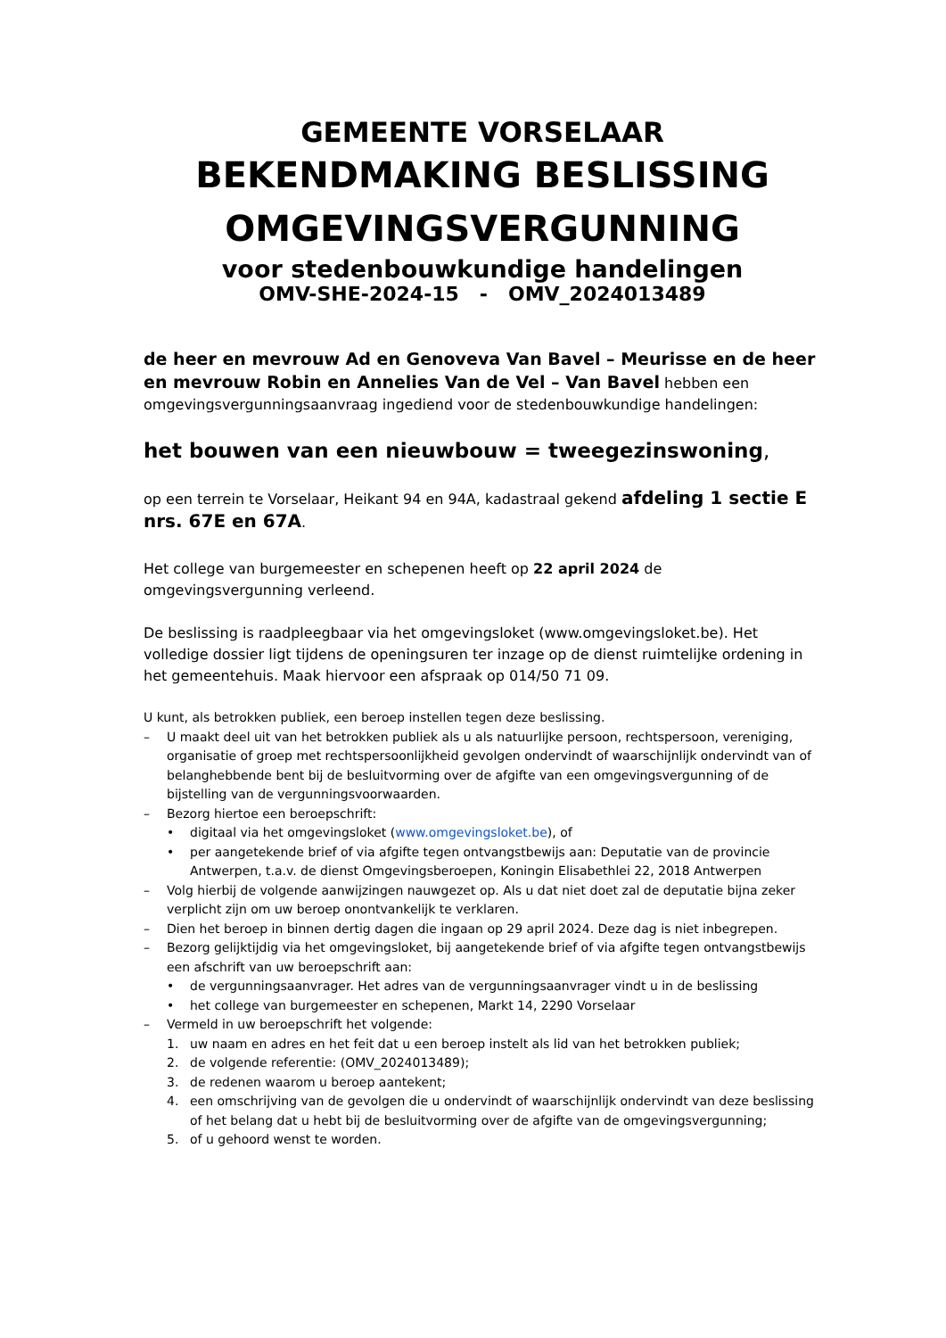GEMEENTE VORSELAAR
BEKENDMAKING BESLISSING
OMGEVINGSVERGUNNING
voor stedenbouwkundige handelingen
OMV-SHE-2024-15 - OMV_2024013489
de heer en mevrouw Ad en Genoveva Van Bavel – Meurisse en de heer en mevrouw Robin en Annelies Van de Vel – Van Bavel hebben een omgevingsvergunningsaanvraag ingediend voor de stedenbouwkundige handelingen:
het bouwen van een nieuwbouw = tweegezinswoning,
op een terrein te Vorselaar, Heikant 94 en 94A, kadastraal gekend afdeling 1 sectie E nrs. 67E en 67A.
Het college van burgemeester en schepenen heeft op 22 april 2024 de omgevingsvergunning verleend.
De beslissing is raadpleegbaar via het omgevingsloket (www.omgevingsloket.be). Het volledige dossier ligt tijdens de openingsuren ter inzage op de dienst ruimtelijke ordening in het gemeentehuis. Maak hiervoor een afspraak op 014/50 71 09.
U kunt, als betrokken publiek, een beroep instellen tegen deze beslissing.
– U maakt deel uit van het betrokken publiek als u als natuurlijke persoon, rechtspersoon, vereniging, organisatie of groep met rechtspersoonlijkheid gevolgen ondervindt of waarschijnlijk ondervindt van of belanghebbende bent bij de besluitvorming over de afgifte van een omgevingsvergunning of de bijstelling van de vergunningsvoorwaarden.
– Bezorg hiertoe een beroepschrift:
• digitaal via het omgevingsloket (www.omgevingsloket.be), of
• per aangetekende brief of via afgifte tegen ontvangstbewijs aan: Deputatie van de provincie Antwerpen, t.a.v. de dienst Omgevingsberoepen, Koningin Elisabethlei 22, 2018 Antwerpen
– Volg hierbij de volgende aanwijzingen nauwgezet op. Als u dat niet doet zal de deputatie bijna zeker verplicht zijn om uw beroep onontvankelijk te verklaren.
– Dien het beroep in binnen dertig dagen die ingaan op 29 april 2024. Deze dag is niet inbegrepen.
– Bezorg gelijktijdig via het omgevingsloket, bij aangetekende brief of via afgifte tegen ontvangstbewijs een afschrift van uw beroepschrift aan:
• de vergunningsaanvrager. Het adres van de vergunningsaanvrager vindt u in de beslissing
• het college van burgemeester en schepenen, Markt 14, 2290 Vorselaar
– Vermeld in uw beroepschrift het volgende:
1. uw naam en adres en het feit dat u een beroep instelt als lid van het betrokken publiek;
2. de volgende referentie: (OMV_2024013489);
3. de redenen waarom u beroep aantekent;
4. een omschrijving van de gevolgen die u ondervindt of waarschijnlijk ondervindt van deze beslissing of het belang dat u hebt bij de besluitvorming over de afgifte van de omgevingsvergunning;
5. of u gehoord wenst te worden.